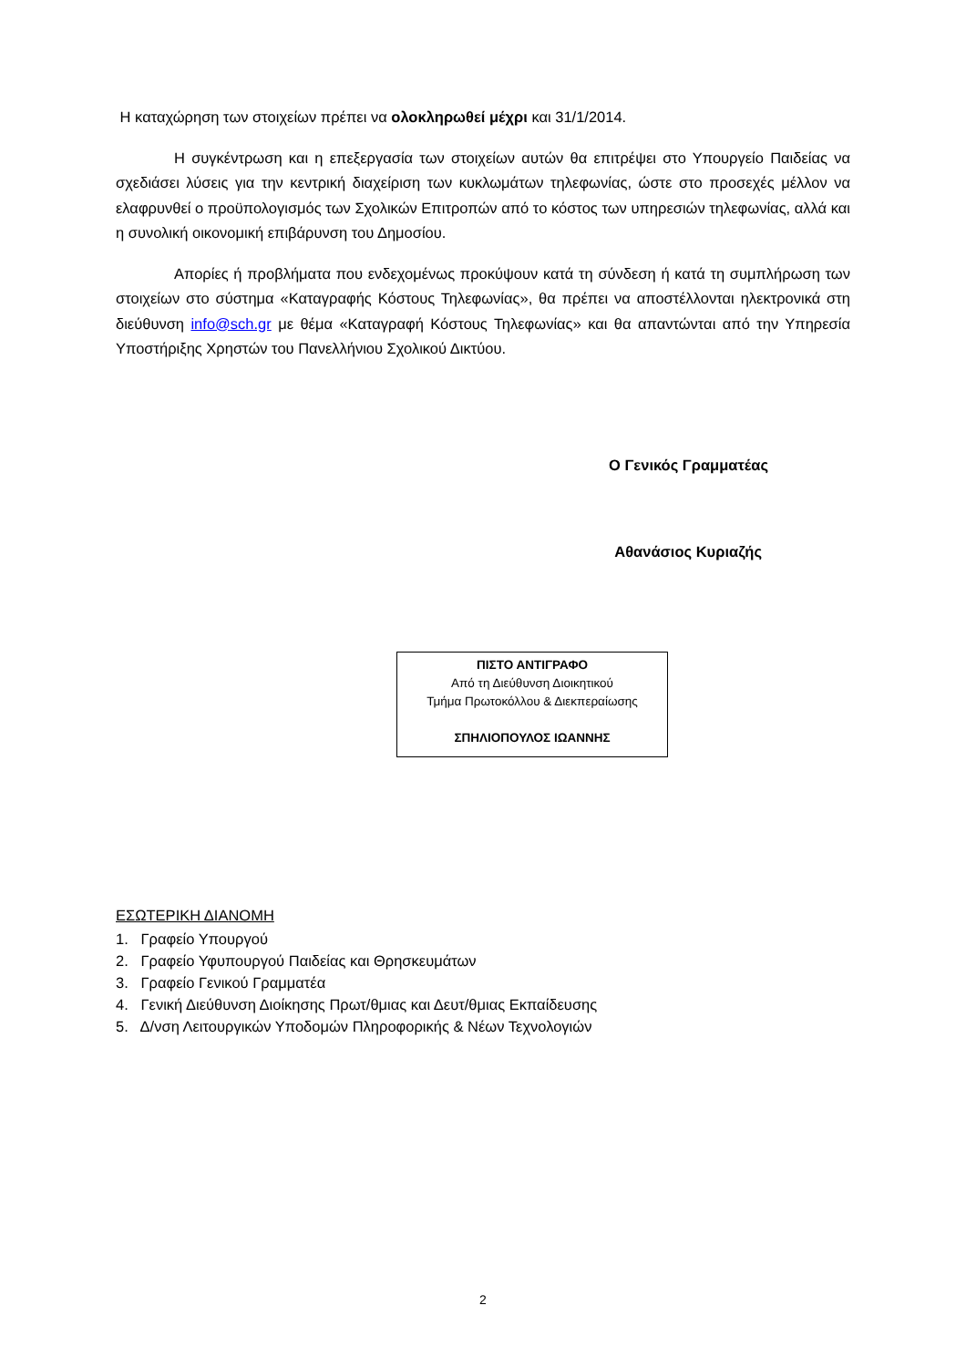Η καταχώρηση των στοιχείων πρέπει να ολοκληρωθεί μέχρι και 31/1/2014.
Η συγκέντρωση και η επεξεργασία των στοιχείων αυτών θα επιτρέψει στο Υπουργείο Παιδείας να σχεδιάσει λύσεις για την κεντρική διαχείριση των κυκλωμάτων τηλεφωνίας, ώστε στο προσεχές μέλλον να ελαφρυνθεί ο προϋπολογισμός των Σχολικών Επιτροπών από το κόστος των υπηρεσιών τηλεφωνίας, αλλά και η συνολική οικονομική επιβάρυνση του Δημοσίου.
Απορίες ή προβλήματα που ενδεχομένως προκύψουν κατά τη σύνδεση ή κατά τη συμπλήρωση των στοιχείων στο σύστημα «Καταγραφής Κόστους Τηλεφωνίας», θα πρέπει να αποστέλλονται ηλεκτρονικά στη διεύθυνση info@sch.gr με θέμα «Καταγραφή Κόστους Τηλεφωνίας» και θα απαντώνται από την Υπηρεσία Υποστήριξης Χρηστών του Πανελλήνιου Σχολικού Δικτύου.
Ο Γενικός Γραμματέας
Αθανάσιος Κυριαζής
ΠΙΣΤΟ ΑΝΤΙΓΡΑΦΟ
Από τη Διεύθυνση Διοικητικού
Τμήμα Πρωτοκόλλου & Διεκπεραίωσης
ΣΠΗΛΙΟΠΟΥΛΟΣ ΙΩΑΝΝΗΣ
ΕΣΩΤΕΡΙΚΗ ΔΙΑΝΟΜΗ
1. Γραφείο Υπουργού
2. Γραφείο Υφυπουργού Παιδείας και Θρησκευμάτων
3. Γραφείο Γενικού Γραμματέα
4. Γενική Διεύθυνση Διοίκησης Πρωτ/θμιας και Δευτ/θμιας Εκπαίδευσης
5. Δ/νση Λειτουργικών Υποδομών Πληροφορικής & Νέων Τεχνολογιών
2